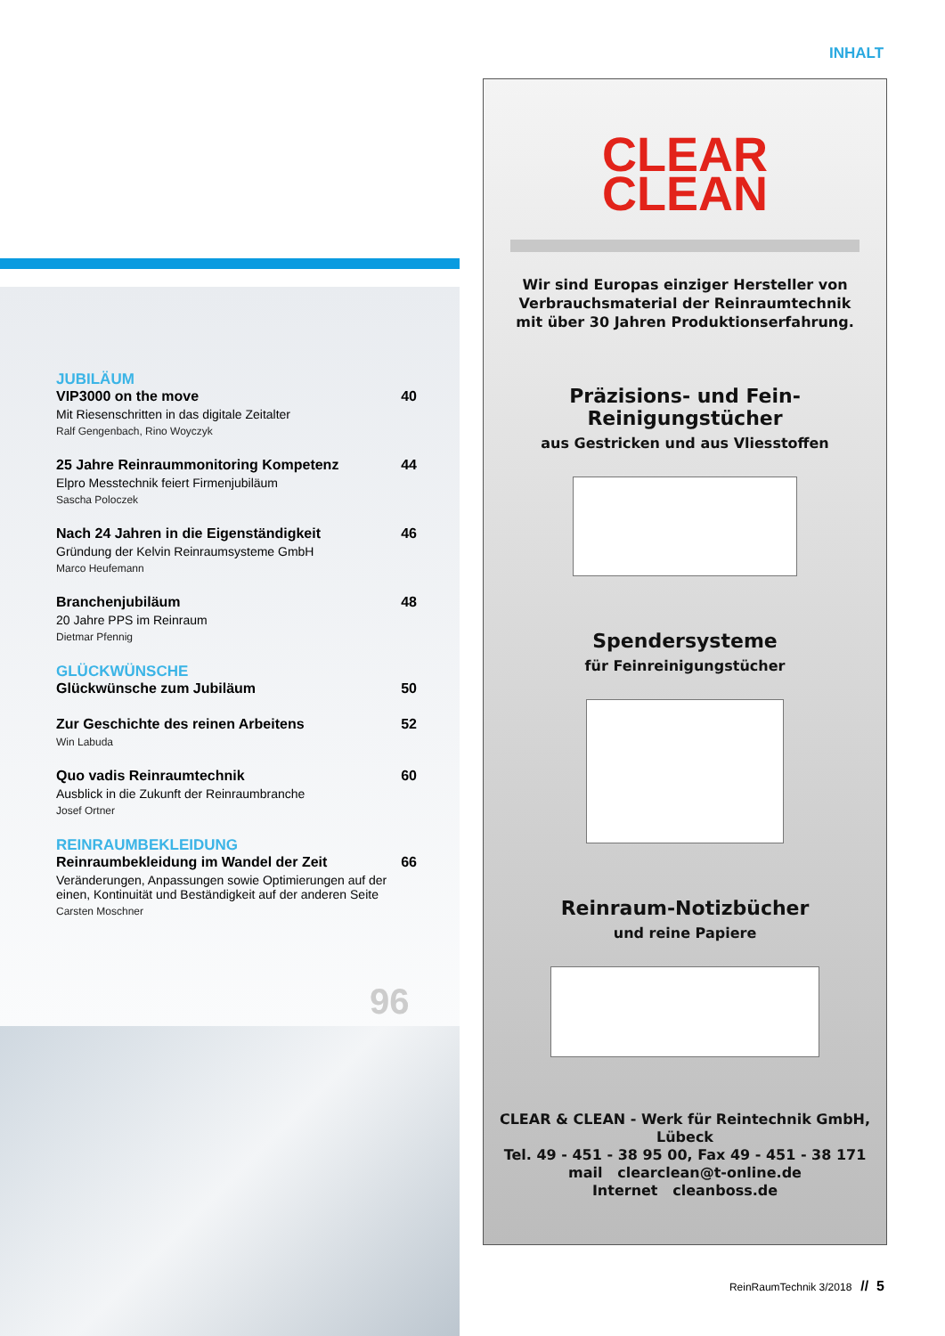INHALT
JUBILÄUM
VIP3000 on the move 40
Mit Riesenschritten in das digitale Zeitalter
Ralf Gengenbach, Rino Woyczyk
25 Jahre Reinraummonitoring Kompetenz 44
Elpro Messtechnik feiert Firmenjubiläum
Sascha Poloczek
Nach 24 Jahren in die Eigenständigkeit 46
Gründung der Kelvin Reinraumsysteme GmbH
Marco Heufemann
Branchenjubiläum 48
20 Jahre PPS im Reinraum
Dietmar Pfennig
GLÜCKWÜNSCHE
Glückwünsche zum Jubiläum 50
Zur Geschichte des reinen Arbeitens 52
Win Labuda
Quo vadis Reinraumtechnik 60
Ausblick in die Zukunft der Reinraumbranche
Josef Ortner
REINRAUMBEKLEIDUNG
Reinraumbekleidung im Wandel der Zeit 66
Veränderungen, Anpassungen sowie Optimierungen auf der einen, Kontinuität und Beständigkeit auf der anderen Seite
Carsten Moschner
96
CLEAR
CLEAN
Wir sind Europas einziger Hersteller von
Verbrauchsmaterial der Reinraumtechnik
mit über 30 Jahren Produktionserfahrung.
Präzisions- und Fein-
Reinigungstücher
aus Gestricken und aus Vliesstoffen
Spendersysteme
für Feinreinigungstücher
Reinraum-Notizbücher
und reine Papiere
CLEAR & CLEAN - Werk für Reintechnik GmbH, Lübeck
Tel. 49 - 451 - 38 95 00, Fax 49 - 451 - 38 171
mail clearclean@t-online.de
Internet cleanboss.de
ReinRaumTechnik 3/2018 // 5